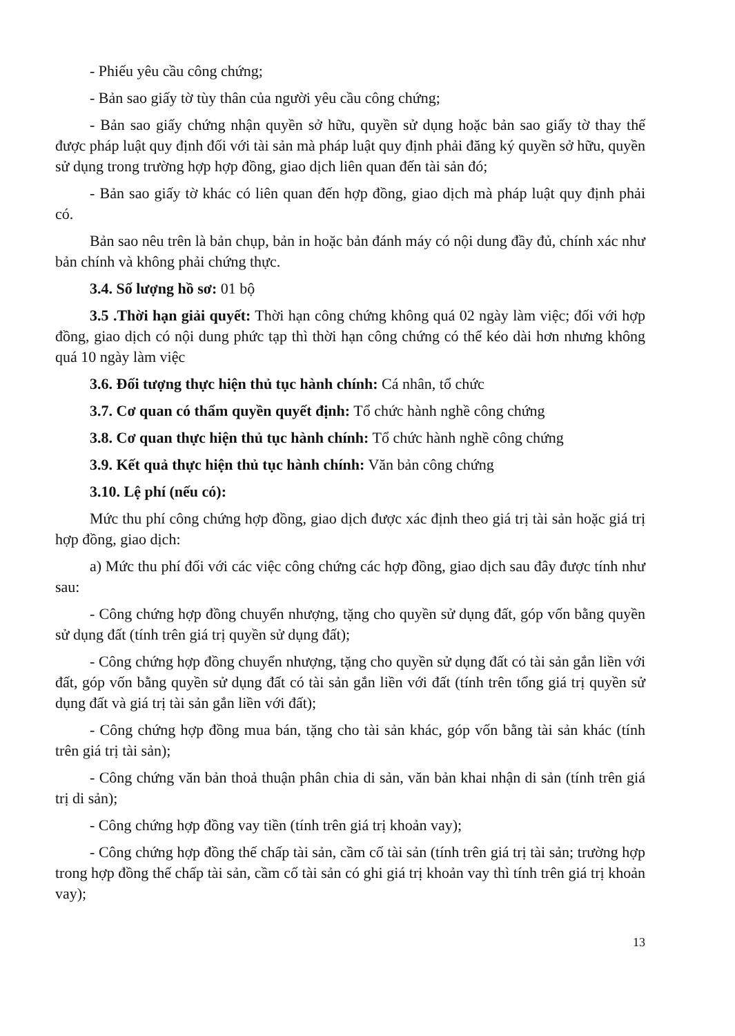- Phiếu yêu cầu công chứng;
- Bản sao giấy tờ tùy thân của người yêu cầu công chứng;
- Bản sao giấy chứng nhận quyền sở hữu, quyền sử dụng hoặc bản sao giấy tờ thay thế được pháp luật quy định đối với tài sản mà pháp luật quy định phải đăng ký quyền sở hữu, quyền sử dụng trong trường hợp hợp đồng, giao dịch liên quan đến tài sản đó;
- Bản sao giấy tờ khác có liên quan đến hợp đồng, giao dịch mà pháp luật quy định phải có.
Bản sao nêu trên là bản chụp, bản in hoặc bản đánh máy có nội dung đầy đủ, chính xác như bản chính và không phải chứng thực.
3.4. Số lượng hồ sơ: 01 bộ
3.5 .Thời hạn giải quyết: Thời hạn công chứng không quá 02 ngày làm việc; đối với hợp đồng, giao dịch có nội dung phức tạp thì thời hạn công chứng có thể kéo dài hơn nhưng không quá 10 ngày làm việc
3.6. Đối tượng thực hiện thủ tục hành chính: Cá nhân, tổ chức
3.7. Cơ quan có thẩm quyền quyết định: Tổ chức hành nghề công chứng
3.8. Cơ quan thực hiện thủ tục hành chính: Tổ chức hành nghề công chứng
3.9. Kết quả thực hiện thủ tục hành chính: Văn bản công chứng
3.10. Lệ phí (nếu có):
Mức thu phí công chứng hợp đồng, giao dịch được xác định theo giá trị tài sản hoặc giá trị hợp đồng, giao dịch:
a) Mức thu phí đối với các việc công chứng các hợp đồng, giao dịch sau đây được tính như sau:
- Công chứng hợp đồng chuyển nhượng, tặng cho quyền sử dụng đất, góp vốn bằng quyền sử dụng đất (tính trên giá trị quyền sử dụng đất);
- Công chứng hợp đồng chuyển nhượng, tặng cho quyền sử dụng đất có tài sản gắn liền với đất, góp vốn bằng quyền sử dụng đất có tài sản gắn liền với đất (tính trên tổng giá trị quyền sử dụng đất và giá trị tài sản gắn liền với đất);
- Công chứng hợp đồng mua bán, tặng cho tài sản khác, góp vốn bằng tài sản khác (tính trên giá trị tài sản);
- Công chứng văn bản thoả thuận phân chia di sản, văn bản khai nhận di sản (tính trên giá trị di sản);
- Công chứng hợp đồng vay tiền (tính trên giá trị khoản vay);
- Công chứng hợp đồng thế chấp tài sản, cầm cố tài sản (tính trên giá trị tài sản; trường hợp trong hợp đồng thế chấp tài sản, cầm cố tài sản có ghi giá trị khoản vay thì tính trên giá trị khoản vay);
13